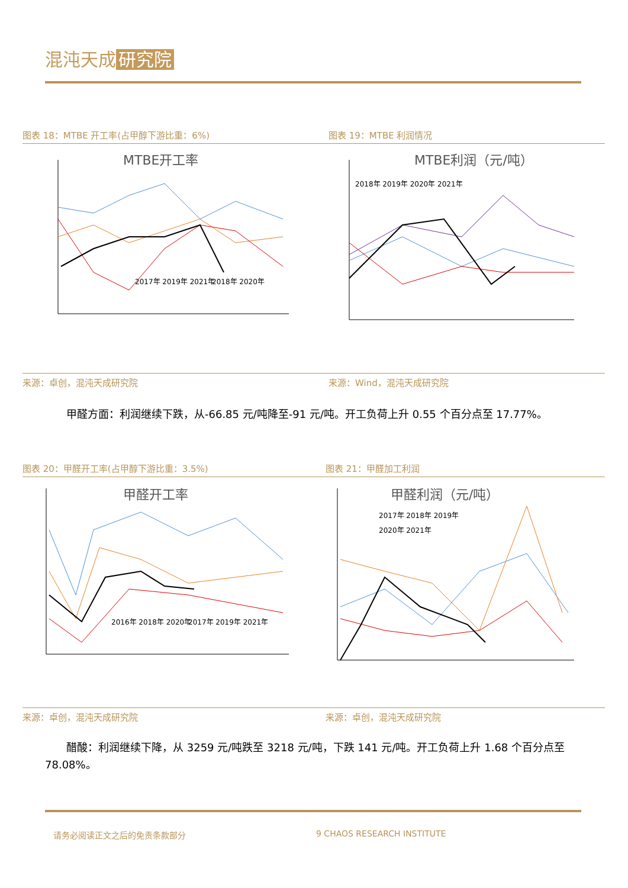混沌天成 研究院
图表 18：MTBE 开工率(占甲醇下游比重：6%)
图表 19：MTBE 利润情况
MTBE开工率
2017年 2019年 2021年
2018年 2020年
MTBE利润（元/吨）
2018年 2019年 2020年 2021年
来源：卓创，混沌天成研究院 来源：Wind，混沌天成研究院
　　甲醛方面：利润继续下跌，从-66.85 元/吨降至-91 元/吨。开工负荷上升 0.55 个百分点至 17.77%。
图表 20：甲醛开工率(占甲醇下游比重：3.5%)
图表 21：甲醛加工利润
甲醛开工率
2016年 2018年 2020年
2017年 2019年 2021年
甲醛利润（元/吨）
2017年 2018年 2019年
2020年 2021年
来源：卓创，混沌天成研究院 来源：卓创，混沌天成研究院
　　醋酸：利润继续下降，从 3259 元/吨跌至 3218 元/吨，下跌 141 元/吨。开工负荷上升 1.68 个百分点至 78.08%。
请务必阅读正文之后的免责条款部分 9 CHAOS RESEARCH INSTITUTE